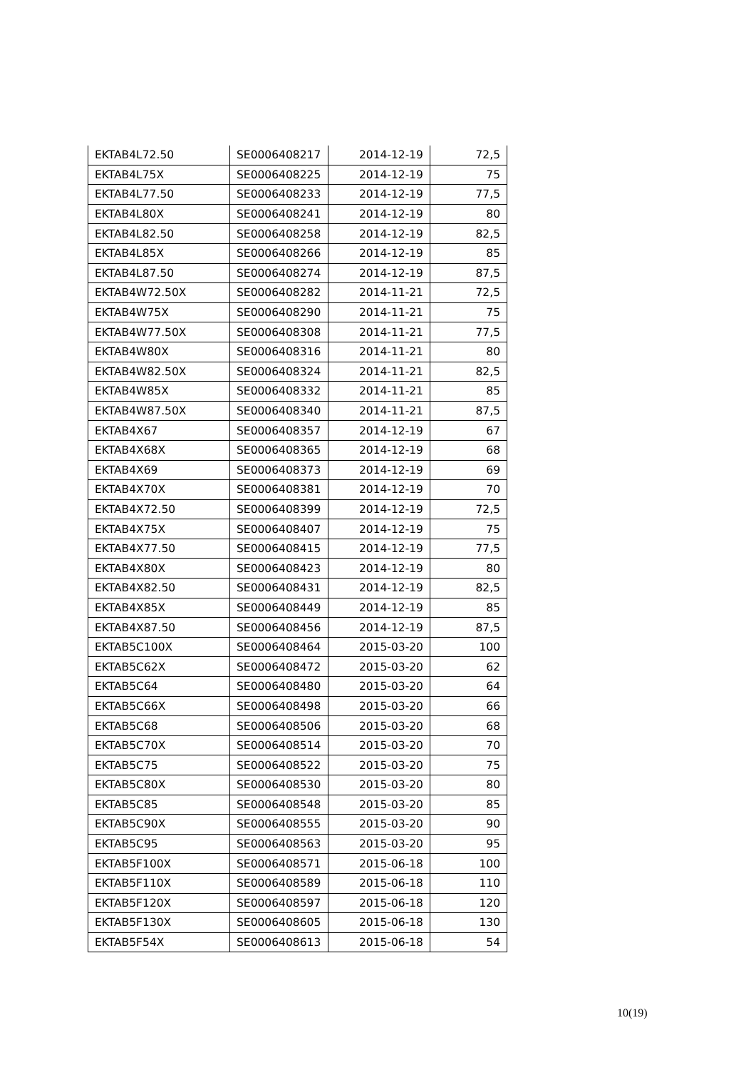| EKTAB4L72.50 | SE0006408217 | 2014-12-19 | 72,5 |
| EKTAB4L75X | SE0006408225 | 2014-12-19 | 75 |
| EKTAB4L77.50 | SE0006408233 | 2014-12-19 | 77,5 |
| EKTAB4L80X | SE0006408241 | 2014-12-19 | 80 |
| EKTAB4L82.50 | SE0006408258 | 2014-12-19 | 82,5 |
| EKTAB4L85X | SE0006408266 | 2014-12-19 | 85 |
| EKTAB4L87.50 | SE0006408274 | 2014-12-19 | 87,5 |
| EKTAB4W72.50X | SE0006408282 | 2014-11-21 | 72,5 |
| EKTAB4W75X | SE0006408290 | 2014-11-21 | 75 |
| EKTAB4W77.50X | SE0006408308 | 2014-11-21 | 77,5 |
| EKTAB4W80X | SE0006408316 | 2014-11-21 | 80 |
| EKTAB4W82.50X | SE0006408324 | 2014-11-21 | 82,5 |
| EKTAB4W85X | SE0006408332 | 2014-11-21 | 85 |
| EKTAB4W87.50X | SE0006408340 | 2014-11-21 | 87,5 |
| EKTAB4X67 | SE0006408357 | 2014-12-19 | 67 |
| EKTAB4X68X | SE0006408365 | 2014-12-19 | 68 |
| EKTAB4X69 | SE0006408373 | 2014-12-19 | 69 |
| EKTAB4X70X | SE0006408381 | 2014-12-19 | 70 |
| EKTAB4X72.50 | SE0006408399 | 2014-12-19 | 72,5 |
| EKTAB4X75X | SE0006408407 | 2014-12-19 | 75 |
| EKTAB4X77.50 | SE0006408415 | 2014-12-19 | 77,5 |
| EKTAB4X80X | SE0006408423 | 2014-12-19 | 80 |
| EKTAB4X82.50 | SE0006408431 | 2014-12-19 | 82,5 |
| EKTAB4X85X | SE0006408449 | 2014-12-19 | 85 |
| EKTAB4X87.50 | SE0006408456 | 2014-12-19 | 87,5 |
| EKTAB5C100X | SE0006408464 | 2015-03-20 | 100 |
| EKTAB5C62X | SE0006408472 | 2015-03-20 | 62 |
| EKTAB5C64 | SE0006408480 | 2015-03-20 | 64 |
| EKTAB5C66X | SE0006408498 | 2015-03-20 | 66 |
| EKTAB5C68 | SE0006408506 | 2015-03-20 | 68 |
| EKTAB5C70X | SE0006408514 | 2015-03-20 | 70 |
| EKTAB5C75 | SE0006408522 | 2015-03-20 | 75 |
| EKTAB5C80X | SE0006408530 | 2015-03-20 | 80 |
| EKTAB5C85 | SE0006408548 | 2015-03-20 | 85 |
| EKTAB5C90X | SE0006408555 | 2015-03-20 | 90 |
| EKTAB5C95 | SE0006408563 | 2015-03-20 | 95 |
| EKTAB5F100X | SE0006408571 | 2015-06-18 | 100 |
| EKTAB5F110X | SE0006408589 | 2015-06-18 | 110 |
| EKTAB5F120X | SE0006408597 | 2015-06-18 | 120 |
| EKTAB5F130X | SE0006408605 | 2015-06-18 | 130 |
| EKTAB5F54X | SE0006408613 | 2015-06-18 | 54 |
10(19)